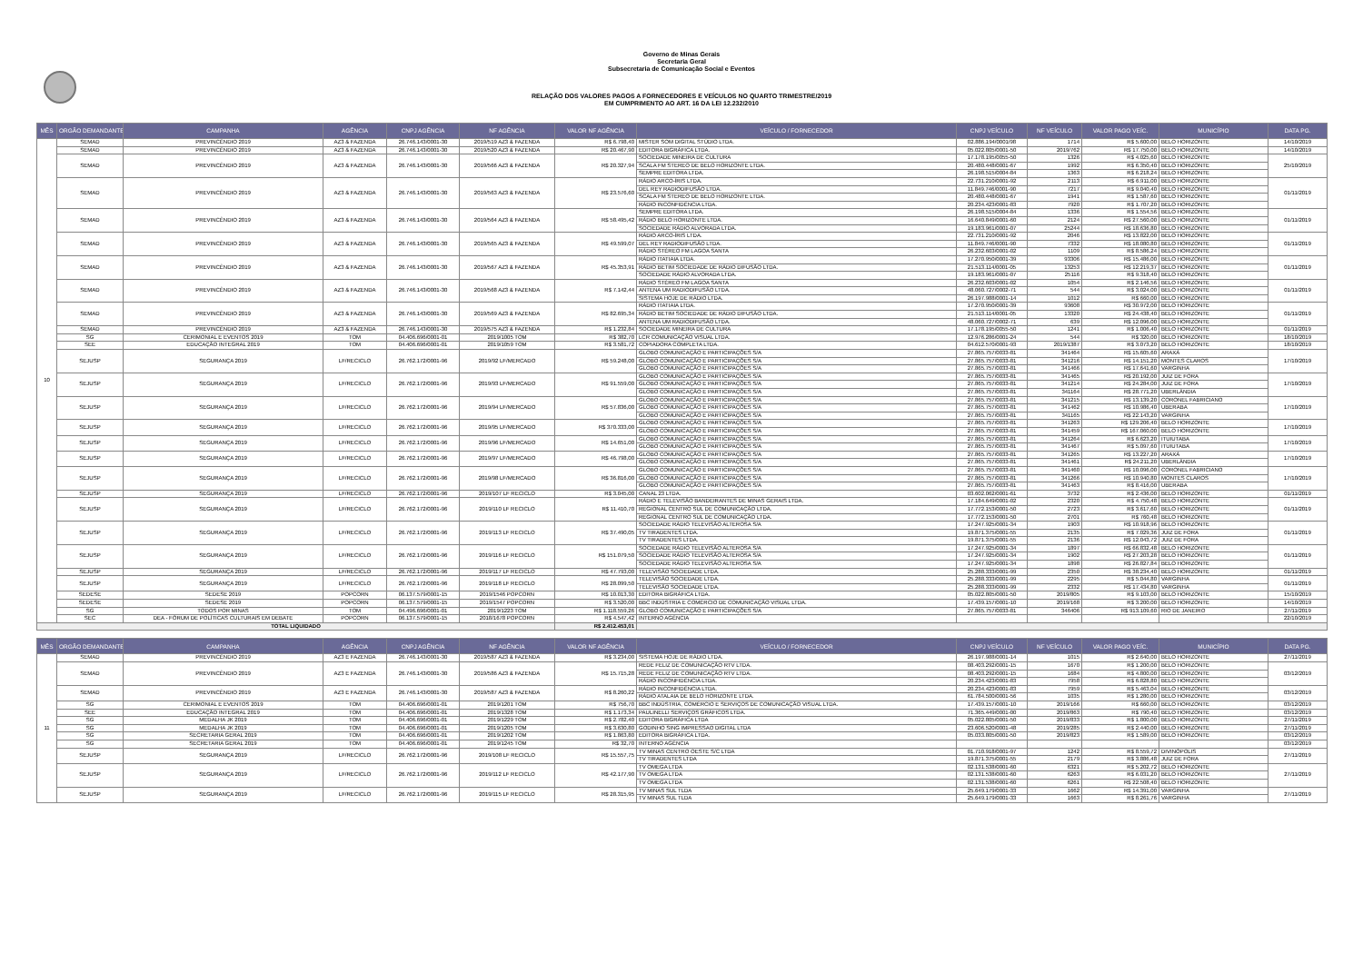Governo de Minas Gerais
Secretaria Geral
Subsecretaria de Comunicação Social e Eventos
RELAÇÃO DOS VALORES PAGOS A FORNECEDORES E VEÍCULOS NO QUARTO TRIMESTRE/2019
EM CUMPRIMENTO AO ART. 16 DA LEI 12.232/2010
| MÊS | ORGÃO DEMANDANTE | CAMPANHA | AGÊNCIA | CNPJ AGÊNCIA | NF AGÊNCIA | VALOR NF AGÊNCIA | VEÍCULO / FORNECEDOR | CNPJ VEÍCULO | NF VEÍCULO | VALOR PAGO VEÍC. | MUNICÍPIO | DATA PG. |
| --- | --- | --- | --- | --- | --- | --- | --- | --- | --- | --- | --- | --- |
| 10 | SEMAD | PREVINCÊNDIO 2019 | AZ3 & FAZENDA | 26.746.143/0001-30 | 2019/519 AZ3 & FAZENDA | R$ 6.798,40 | MISTER SOM DIGITAL STÚDIO LTDA. | 02.886.194/0001/98 | 1714 | R$ 5.600,00 | BELO HORIZONTE | 14/10/2019 |
| | SEMAD | PREVINCÊNDIO 2019 | AZ3 & FAZENDA | 26.746.143/0001-30 | 2019/520 AZ3 & FAZENDA | R$ 20.467,90 | EDITORA BIGRÁFICA LTDA. | 05.022.805/0001-50 | 2019/762 | R$ 17.750,00 | BELO HORIZONTE | 14/10/2019 |
| | SEMAD | PREVINCÊNDIO 2019 | AZ3 & FAZENDA | 26.746.143/0001-30 | 2019/566 AZ3 & FAZENDA | R$ 20.327,94 | SOCIEDADE MINEIRA DE CULTURA | 17.178.195/0055-50 | 1326 | R$ 4.025,60 | BELO HORIZONTE | 25/10/2019 |
| | | | | | | | SCALA FM STEREO DE BELO HORIZONTE LTDA. | 20.480.448/0001-67 | 1992 | R$ 6.350,40 | BELO HORIZONTE | |
| | | | | | | | SEMPRE EDITORA LTDA. | 26.198.515/0004-84 | 1363 | R$ 6.218,24 | BELO HORIZONTE | |
| | SEMAD | PREVINCÊNDIO 2019 | AZ3 & FAZENDA | 26.746.143/0001-30 | 2019/563 AZ3 & FAZENDA | R$ 23.576,60 | RÁDIO ARCO-ÍRIS LTDA. | 22.731.210/0001-92 | 2113 | R$ 6.911,00 | BELO HORIZONTE | 01/11/2019 |
| | | | | | | | DEL REY RADIODIFUSÃO LTDA. | 11.849.746/0001-90 | 7217 | R$ 9.040,40 | BELO HORIZONTE | |
| | | | | | | | SCALA FM STEREO DE BELO HORIZONTE LTDA. | 20.480.448/0001-67 | 1941 | R$ 1.587,60 | BELO HORIZONTE | |
| | | | | | | | RÁDIO INCONFIDÊNCIA LTDA. | 20.234.423/0001-83 | 7920 | R$ 1.707,20 | BELO HORIZONTE | |
| | SEMAD | PREVINCÊNDIO 2019 | AZ3 & FAZENDA | 26.746.143/0001-30 | 2019/564 AZ3 & FAZENDA | R$ 58.495,42 | SEMPRE EDITORA LTDA. | 26.198.515/0004-84 | 1336 | R$ 1.554,56 | BELO HORIZONTE | 01/11/2019 |
| | | | | | | | RÁDIO BELO HORIZONTE LTDA. | 16.640.849/0001-60 | 2124 | R$ 27.560,00 | BELO HORIZONTE | |
| | | | | | | | SOCIEDADE RÁDIO ALVORADA LTDA. | 19.183.961/0001-07 | 25244 | R$ 18.636,80 | BELO HORIZONTE | |
| | SEMAD | PREVINCÊNDIO 2019 | AZ3 & FAZENDA | 26.746.143/0001-30 | 2019/565 AZ3 & FAZENDA | R$ 49.599,07 | RÁDIO ARCO-ÍRIS LTDA. | 22.731.210/0001-92 | 2046 | R$ 13.822,00 | BELO HORIZONTE | 01/11/2019 |
| | | | | | | | DEL REY RADIODIFUSÃO LTDA. | 11.849.746/0001-90 | 7332 | R$ 18.080,80 | BELO HORIZONTE | |
| | | | | | | | RÁDIO STÉREO FM LAGOA SANTA | 26.232.603/0001-02 | 1109 | R$ 8.586,24 | BELO HORIZONTE | |
| | SEMAD | PREVINCÊNDIO 2019 | AZ3 & FAZENDA | 26.746.143/0001-30 | 2019/567 AZ3 & FAZENDA | R$ 45.353,91 | RÁDIO ITATIAIA LTDA. | 17.270.950/0001-39 | 93306 | R$ 15.486,00 | BELO HORIZONTE | 01/11/2019 |
| | | | | | | | RÁDIO BETIM SOCIEDADE DE RÁDIO DIFUSÃO LTDA. | 21.513.114/0001-05 | 13253 | R$ 12.219,37 | BELO HORIZONTE | |
| | | | | | | | SOCIEDADE RÁDIO ALVORADA LTDA. | 19.183.961/0001-07 | 25116 | R$ 9.318,40 | BELO HORIZONTE | |
| | SEMAD | PREVINCÊNDIO 2019 | AZ3 & FAZENDA | 26.746.143/0001-30 | 2019/568 AZ3 & FAZENDA | R$ 7.142,44 | RÁDIO STÉREO FM LAGOA SANTA | 26.232.603/0001-02 | 1054 | R$ 2.146,56 | BELO HORIZONTE | 01/11/2019 |
| | | | | | | | ANTENA UM RADIODIFUSÃO LTDA. | 48.060.727/0002-71 | 544 | R$ 3.024,00 | BELO HORIZONTE | |
| | | | | | | | SISTEMA HOJE DE RÁDIO LTDA. | 26.197.988/0001-14 | 1012 | R$ 660,00 | BELO HORIZONTE | |
| | SEMAD | PREVINCÊNDIO 2019 | AZ3 & FAZENDA | 26.746.143/0001-30 | 2019/569 AZ3 & FAZENDA | R$ 82.695,34 | RÁDIO ITATIAIA LTDA. | 17.270.950/0001-39 | 93608 | R$ 30.972,00 | BELO HORIZONTE | 01/11/2019 |
| | | | | | | | RÁDIO BETIM SOCIEDADE DE RÁDIO DIFUSÃO LTDA. | 21.513.114/0001-05 | 13320 | R$ 24.438,40 | BELO HORIZONTE | |
| | | | | | | | ANTENA UM RADIODIFUSÃO LTDA. | 48.060.727/0002-71 | 639 | R$ 12.096,00 | BELO HORIZONTE | |
| | SEMAD | PREVINCÊNDIO 2019 | AZ3 & FAZENDA | 26.746.143/0001-30 | 2019/575 AZ3 & FAZENDA | R$ 1.232,84 | SOCIEDADE MINEIRA DE CULTURA | 17.178.195/0055-50 | 1241 | R$ 1.006,40 | BELO HORIZONTE | 01/11/2019 |
| | SG | CERIMONIAL E EVENTOS 2019 | TOM | 04.406.696/0001-01 | 2019/1005 TOM | R$ 382,70 | LCR COMUNICAÇÃO VISUAL LTDA. | 12.976.286/0001-24 | 544 | R$ 320,00 | BELO HORIZONTE | 18/10/2019 |
| | SEE | EDUCAÇÃO INTEGRAL 2019 | TOM | 04.406.696/0001-01 | 2019/1059 TOM | R$ 3.581,72 | COPIADORA COMPLETA LTDA. | 04.612.570/0001-93 | 2019/1387 | R$ 3.073,20 | BELO HORIZONTE | 18/10/2019 |
| | SEJUSP | SEGURANÇA 2019 | LF/RECICLO | 26.762.172/0001-96 | 2019/92 LF/MERCADO | R$ 59.248,00 | GLOBO COMUNICAÇÃO E PARTICIPAÇÕES S/A | 27.865.757/0033-81 | 341464 | R$ 15.605,60 | ARAXÁ | 17/10/2019 |
| | | | | | | | GLOBO COMUNICAÇÃO E PARTICIPAÇÕES S/A | 27.865.757/0033-81 | 341216 | R$ 14.151,20 | MONTES CLAROS | |
| | | | | | | | GLOBO COMUNICAÇÃO E PARTICIPAÇÕES S/A | 27.865.757/0033-81 | 341466 | R$ 17.641,60 | VARGINHA | |
| | SEJUSP | SEGURANÇA 2019 | LF/RECICLO | 26.762.172/0001-96 | 2019/93 LF/MERCADO | R$ 91.559,00 | GLOBO COMUNICAÇÃO E PARTICIPAÇÕES S/A | 27.865.757/0033-81 | 341465 | R$ 20.192,00 | JUIZ DE FORA | 17/10/2019 |
| | | | | | | | GLOBO COMUNICAÇÃO E PARTICIPAÇÕES S/A | 27.865.757/0033-81 | 341214 | R$ 24.284,00 | JUIZ DE FORA | |
| | | | | | | | GLOBO COMUNICAÇÃO E PARTICIPAÇÕES S/A | 27.865.757/0033-81 | 341164 | R$ 28.771,20 | UBERLÂNDIA | |
| | SEJUSP | SEGURANÇA 2019 | LF/RECICLO | 26.762.172/0001-96 | 2019/94 LF/MERCADO | R$ 57.836,00 | GLOBO COMUNICAÇÃO E PARTICIPAÇÕES S/A | 27.865.757/0033-81 | 341215 | R$ 13.139,20 | CORONEL FABRICIANO | 17/10/2019 |
| | | | | | | | GLOBO COMUNICAÇÃO E PARTICIPAÇÕES S/A | 27.865.757/0033-81 | 341462 | R$ 10.986,40 | UBERABA | |
| | | | | | | | GLOBO COMUNICAÇÃO E PARTICIPAÇÕES S/A | 27.865.757/0033-81 | 341165 | R$ 22.143,20 | VARGINHA | |
| | SEJUSP | SEGURANÇA 2019 | LF/RECICLO | 26.762.172/0001-96 | 2019/95 LF/MERCADO | R$ 370.333,00 | GLOBO COMUNICAÇÃO E PARTICIPAÇÕES S/A | 27.865.757/0033-81 | 341263 | R$ 129.206,40 | BELO HORIZONTE | 17/10/2019 |
| | | | | | | | GLOBO COMUNICAÇÃO E PARTICIPAÇÕES S/A | 27.865.757/0033-81 | 341459 | R$ 167.060,00 | BELO HORIZONTE | |
| | SEJUSP | SEGURANÇA 2019 | LF/RECICLO | 26.762.172/0001-96 | 2019/96 LF/MERCADO | R$ 14.651,00 | GLOBO COMUNICAÇÃO E PARTICIPAÇÕES S/A | 27.865.757/0033-81 | 341264 | R$ 6.623,20 | ITUIUTABA | 17/10/2019 |
| | | | | | | | GLOBO COMUNICAÇÃO E PARTICIPAÇÕES S/A | 27.865.757/0033-81 | 341467 | R$ 5.097,60 | ITUIUTABA | |
| | SEJUSP | SEGURANÇA 2019 | LF/RECICLO | 26.762.172/0001-96 | 2019/97 LF/MERCADO | R$ 46.798,00 | GLOBO COMUNICAÇÃO E PARTICIPAÇÕES S/A | 27.865.757/0033-81 | 341265 | R$ 13.227,20 | ARAXÁ | 17/10/2019 |
| | | | | | | | GLOBO COMUNICAÇÃO E PARTICIPAÇÕES S/A | 27.865.757/0033-81 | 341461 | R$ 24.211,20 | UBERLÂNDIA | |
| | SEJUSP | SEGURANÇA 2019 | LF/RECICLO | 26.762.172/0001-96 | 2019/98 LF/MERCADO | R$ 36.816,00 | GLOBO COMUNICAÇÃO E PARTICIPAÇÕES S/A | 27.865.757/0033-81 | 341460 | R$ 10.096,00 | CORONEL FABRICIANO | 17/10/2019 |
| | | | | | | | GLOBO COMUNICAÇÃO E PARTICIPAÇÕES S/A | 27.865.757/0033-81 | 341266 | R$ 10.940,80 | MONTES CLAROS | |
| | | | | | | | GLOBO COMUNICAÇÃO E PARTICIPAÇÕES S/A | 27.865.757/0033-81 | 341463 | R$ 8.416,00 | UBERABA | |
| | SEJUSP | SEGURANÇA 2019 | LF/RECICLO | 26.762.172/0001-96 | 2019/107 LF RECICLO | R$ 3.045,00 | CANAL 23 LTDA. | 03.602.062/0001-61 | 3732 | R$ 2.436,00 | BELO HORIZONTE | 01/11/2019 |
| | SEJUSP | SEGURANÇA 2019 | LF/RECICLO | 26.762.172/0001-96 | 2019/110 LF RECICLO | R$ 11.410,70 | RÁDIO E TELEVISÃO BANDEIRANTES DE MINAS GERAIS LTDA. | 17.184.649/0001-02 | 2320 | R$ 4.750,48 | BELO HORIZONTE | 01/11/2019 |
| | | | | | | | REGIONAL CENTRO SUL DE COMUNICAÇÃO LTDA. | 17.772.153/0001-50 | 2723 | R$ 3.617,60 | BELO HORIZONTE | |
| | | | | | | | REGIONAL CENTRO SUL DE COMUNICAÇÃO LTDA. | 17.772.153/0001-50 | 2701 | R$ 760,48 | BELO HORIZONTE | |
| | SEJUSP | SEGURANÇA 2019 | LF/RECICLO | 26.762.172/0001-96 | 2019/113 LF RECICLO | R$ 37.490,05 | SOCIEDADE RÁDIO TELEVISÃO ALTEROSA S/A | 17.247.925/0001-34 | 1903 | R$ 10.918,96 | BELO HORIZONTE | 01/11/2019 |
| | | | | | | | TV TIRADENTES LTDA. | 19.871.375/0001-55 | 2135 | R$ 7.029,36 | JUIZ DE FORA | |
| | | | | | | | TV TIRADENTES LTDA. | 19.871.375/0001-55 | 2136 | R$ 12.043,72 | JUIZ DE FORA | |
| | SEJUSP | SEGURANÇA 2019 | LF/RECICLO | 26.762.172/0001-96 | 2019/116 LF RECICLO | R$ 151.079,50 | SOCIEDADE RÁDIO TELEVISÃO ALTEROSA S/A | 17.247.925/0001-34 | 1897 | R$ 66.832,48 | BELO HORIZONTE | 01/11/2019 |
| | | | | | | | SOCIEDADE RÁDIO TELEVISÃO ALTEROSA S/A | 17.247.925/0001-34 | 1902 | R$ 27.203,28 | BELO HORIZONTE | |
| | | | | | | | SOCIEDADE RÁDIO TELEVISÃO ALTEROSA S/A | 17.247.925/0001-34 | 1898 | R$ 26.827,84 | BELO HORIZONTE | |
| | SEJUSP | SEGURANÇA 2019 | LF/RECICLO | 26.762.172/0001-96 | 2019/117 LF RECICLO | R$ 47.793,00 | TELEVISÃO SOCIEDADE LTDA. | 25.288.333/0001-99 | 2350 | R$ 38.234,40 | BELO HORIZONTE | 01/11/2019 |
| | SEJUSP | SEGURANÇA 2019 | LF/RECICLO | 26.762.172/0001-96 | 2019/118 LF RECICLO | R$ 28.099,50 | TELEVISÃO SOCIEDADE LTDA. | 25.288.333/0001-99 | 2295 | R$ 5.044,80 | VARGINHA | 01/11/2019 |
| | | | | | | | TELEVISÃO SOCIEDADE LTDA. | 25.288.333/0001-99 | 2332 | R$ 17.434,80 | VARGINHA | |
| | SEDESE | SEDESE 2019 | POPCORN | 06.137.579/0001-15 | 2019/1546 POPCORN | R$ 10.013,30 | EDITORA BIGRÁFICA LTDA. | 05.022.805/0001-50 | 2019/805 | R$ 9.103,00 | BELO HORIZONTE | 15/10/2019 |
| | SEDESE | SEDESE 2019 | POPCORN | 06.137.579/0001-15 | 2019/1547 POPCORN | R$ 3.520,00 | BBC INDÚSTRIA E COMÉRCIO DE COMUNICAÇÃO VISUAL LTDA. | 17.439.157/0001-10 | 2019/168 | R$ 3.200,00 | BELO HORIZONTE | 14/10/2019 |
| | SG | TODOS POR MINAS | TOM | 04.496.696/0001-01 | 2019/1223 TOM | R$ 1.118.559,26 | GLOBO COMUNICAÇÃO E PARTICIPAÇÕES S/A | 27.865.757/0033-81 | 346406 | R$ 913.109,60 | RIO DE JANEIRO | 27/11/2019 |
| | SEC | DEA - FÓRUM DE POLÍTICAS CULTURAIS EM DEBATE | POPCORN | 06.137.579/0001-15 | 2018/1678 POPCORN | R$ 4.547,42 | INTERNO AGÊNCIA | | | | | 22/10/2019 |
| TOTAL LIQUIDADO | | | | | | R$ 2.412.453,01 | | | | | | |
| MÊS | ORGÃO DEMANDANTE | CAMPANHA | AGÊNCIA | CNPJ AGÊNCIA | NF AGÊNCIA | VALOR NF AGÊNCIA | VEÍCULO / FORNECEDOR | CNPJ VEÍCULO | NF VEÍCULO | VALOR PAGO VEÍC. | MUNICÍPIO | DATA PG. |
| --- | --- | --- | --- | --- | --- | --- | --- | --- | --- | --- | --- | --- |
| 11 | SEMAD | PREVINCÊNDIO 2019 | AZ3 E FAZENDA | 26.746.143/0001-30 | 2019/587 AZ3 & FAZENDA | R$ 3.234,00 | SISTEMA HOJE DE RÁDIO LTDA. | 26.197.988/0001-14 | 1015 | R$ 2.640,00 | BELO HORIZONTE | 27/11/2019 |
| | SEMAD | PREVINCÊNDIO 2019 | AZ3 E FAZENDA | 26.746.143/0001-30 | 2019/586 AZ3 & FAZENDA | R$ 15.715,28 | REDE FELIZ DE COMUNICAÇÃO RTV LTDA. | 08.403.292/0001-15 | 1670 | R$ 1.200,00 | BELO HORIZONTE | 03/12/2019 |
| | | | | | | | REDE FELIZ DE COMUNICAÇÃO RTV LTDA. | 08.403.292/0001-15 | 1684 | R$ 4.800,00 | BELO HORIZONTE | |
| | | | | | | | RÁDIO INCONFIDÊNCIA LTDA. | 20.234.423/0001-83 | 7958 | R$ 6.828,80 | BELO HORIZONTE | |
| | SEMAD | PREVINCÊNDIO 2019 | AZ3 E FAZENDA | 26.746.143/0001-30 | 2019/587 AZ3 & FAZENDA | R$ 8.260,22 | RÁDIO INCONFIDÊNCIA LTDA. | 20.234.423/0001-83 | 7959 | R$ 5.463,04 | BELO HORIZONTE | 03/12/2019 |
| | | | | | | | RÁDIO ATALAIA DE BELO HORIZONTE LTDA. | 61.784.500/0001-56 | 1035 | R$ 1.280,00 | BELO HORIZONTE | |
| | SG | CERIMONIAL E EVENTOS 2019 | TOM | 04.406.696/0001-01 | 2019/1201 TOM | R$ 756,70 | BBC INDÚSTRIA, COMÉRCIO E SERVIÇOS DE COMUNICAÇÃO VISUAL LTDA. | 17.439.157/0001-10 | 2019/166 | R$ 660,00 | BELO HORIZONTE | 03/12/2019 |
| | SEE | EDUCAÇÃO INTEGRAL 2019 | TOM | 04.406.696/0001-01 | 2019/1328 TOM | R$ 1.173,34 | PAULINELLI SERVIÇOS GRÁFICOS LTDA. | 71.365.449/0001-00 | 2019/863 | R$ 790,40 | BELO HORIZONTE | 03/12/2019 |
| | SG | MEDALHA JK 2019 | TOM | 04.406.696/0001-01 | 2019/1229 TOM | R$ 2.782,40 | EDITORA BIGRÁFICA LTDA | 05.022.805/0001-50 | 2019/833 | R$ 1.800,00 | BELO HORIZONTE | 27/11/2019 |
| | SG | MEDALHA JK 2019 | TOM | 04.406.696/0001-01 | 2019/1205 TOM | R$ 3.630,80 | GODINHO SING IMPRESSAO DIGITAL LTDA | 23.606.520/0001-48 | 2019/285 | R$ 2.440,00 | BELO HORIZONTE | 27/11/2019 |
| | SG | SECRETARIA GERAL 2019 | TOM | 04.406.696/0001-01 | 2019/1202 TOM | R$ 1.863,80 | EDITORA BIGRÁFICA LTDA. | 05.033.805/0001-50 | 2019/823 | R$ 1.589,00 | BELO HORIZONTE | 03/12/2019 |
| | SG | SECRETARIA GERAL 2019 | TOM | 04.406.696/0001-01 | 2019/1245 TOM | R$ 32,70 | INTERNO AGÊNCIA | | | | | 03/12/2019 |
| | SEJUSP | SEGURANÇA 2019 | LF/RECICLO | 26.762.172/0001-96 | 2019/108 LF RECICLO | R$ 15.557,75 | TV MINAS CENTRO OESTE S/C LTDA | 01.710.918/0001-97 | 1242 | R$ 8.559,72 | DIVINÓPOLIS | 27/11/2019 |
| | | | | | | | TV TIRADENTES LTDA | 19.871.375/0001-55 | 2179 | R$ 3.886,48 | JUIZ DE FORA | |
| | SEJUSP | SEGURANÇA 2019 | LF/RECICLO | 26.762.172/0001-96 | 2019/112 LF RECICLO | R$ 42.177,90 | TV OMEGA LTDA | 02.131.538/0001-60 | 6321 | R$ 5.202,72 | BELO HORIZONTE | 27/11/2019 |
| | | | | | | | TV OMEGA LTDA | 02.131.538/0001-60 | 6263 | R$ 6.031,20 | BELO HORIZONTE | |
| | | | | | | | TV OMEGA LTDA | 02.131.538/0001-60 | 6261 | R$ 22.508,40 | BELO HORIZONTE | |
| | SEJUSP | SEGURANÇA 2019 | LF/RECICLO | 26.762.172/0001-96 | 2019/115 LF RECICLO | R$ 28.315,95 | TV MINAS SUL TLDA | 25.649.179/0001-33 | 1662 | R$ 14.391,00 | VARGINHA | 27/11/2019 |
| | | | | | | | TV MINAS SUL TLDA | 25.649.179/0001-33 | 1663 | R$ 8.261,76 | VARGINHA | |